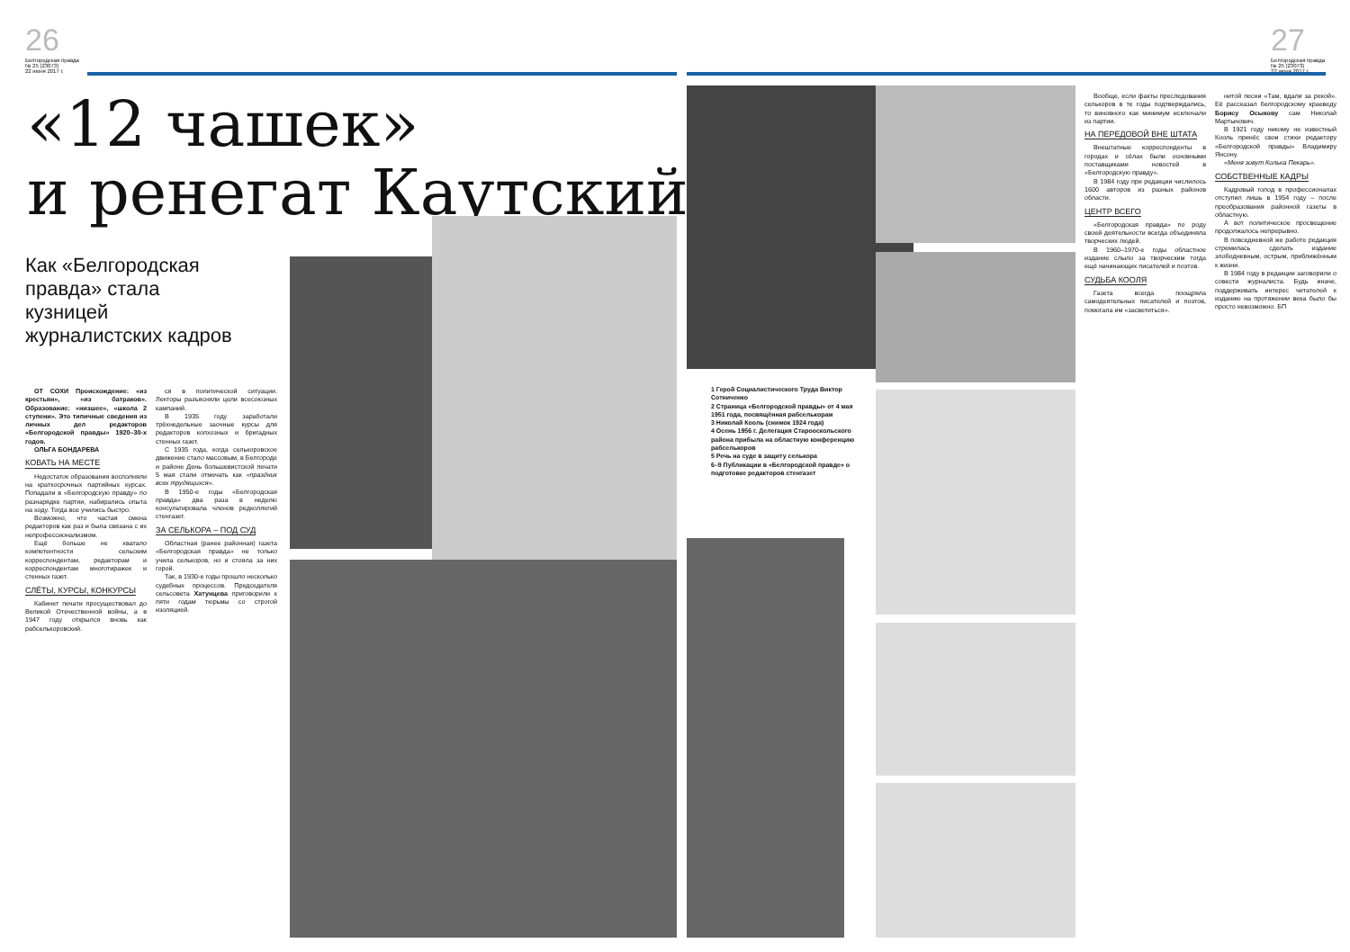26
Белгородская правда
№ 25 (23073)
22 июня 2017 г.
27
Белгородская правда
№ 25 (23073)
22 июня 2017 г.
«12 чашек»
и ренегат Каутский
Как «Белгородская правда» стала кузницей журналистских кадров
1 Герой Социалистического Труда Виктор Сотниченко
2 Страница «Белгородской правды» от 4 мая 1951 года, посвящённая рабселькорам
3 Николай Кооль (снимок 1924 года)
4 Осень 1956 г. Делегация Старооскольского района прибыла на областную конференцию рабселькоров
5 Речь на суде в защиту селькора
6–9 Публикации в «Белгородской правде» о подготовке редакторов стенгазет
ОТ СОХИ Происхождение: «из крестьян», «из батраков». Образование: «низшее», «школа 2 ступени». Это типичные сведения из личных дел редакторов «Белгородской правды» 1920–30-х годов.
ОЛЬГА БОНДАРЕВА
КОВАТЬ НА МЕСТЕ
Недостаток образования восполняли на краткосрочных партийных курсах. Попадали в «Белгородскую правду» по разнарядке партии, набирались опыта на ходу. Тогда все учились быстро.
Возможно, что частая смена редакторов как раз и была связана с их непрофессионализмом.
Ещё больше не хватало компетентности сельским корреспондентам, редакторам и корреспондентам многотиражек и стенных газет.
СЛЁТЫ, КУРСЫ, КОНКУРСЫ
Кабинет печати просуществовал до Великой Отечественной войны, а в 1947 году открылся вновь как рабселькоровский.
ся в политической ситуации. Лекторы разъясняли цели всесоюзных кампаний.
В 1935 году заработали трёхнедельные заочные курсы для редакторов колхозных и бригадных стенных газет.
С 1935 года, когда селькоровское движение стало массовым, в Белгороде и районе День большевистской печати 5 мая стали отмечать как «праздник всех трудящихся».
В 1950-е годы «Белгородская правда» два раза в неделю консультировала членов редколлегий стенгазет.
ЗА СЕЛЬКОРА – ПОД СУД
Областная (ранее районная) газета «Белгородская правда» не только учила селькоров, но и стояла за них горой.
Так, в 1930-е годы прошло несколько судебных процессов. Председателя сельсовета Хатунцева приговорили к пяти годам тюрьмы со строгой изоляцией.
Вообще, если факты преследования селькоров в те годы подтверждались, то виновного как минимум исключали из партии.
НА ПЕРЕДОВОЙ ВНЕ ШТАТА
Внештатные корреспонденты в городах и сёлах были основными поставщиками новостей в «Белгородскую правду».
В 1984 году при редакции числилось 1600 авторов из разных районов области.
ЦЕНТР ВСЕГО
«Белгородская правда» по роду своей деятельности всегда объединяла творческих людей.
В 1960–1970-е годы областное издание слыло за творческим тогда ещё начинающих писателей и поэтов.
СУДЬБА КООЛЯ
Газета всегда поощряла самодеятельных писателей и поэтов, помогала им «засветиться».
нитой песни «Там, вдали за рекой». Её рассказал белгородскому краеведу Борису Осыкову сам Николай Мартынович.
В 1921 году никому не известный Кооль принёс свои стихи редактору «Белгородской правды» Владимиру Янсону.
«Меня зовут Колька Пекарь».
СОБСТВЕННЫЕ КАДРЫ
Кадровый голод в профессионалах отступил лишь в 1954 году – после преобразования районной газеты в областную.
А вот политическое просвещение продолжалось непрерывно.
В повседневной же работе редакция стремилась сделать издание злободневным, острым, приближённым к жизни.
В 1984 году в редакции заговорили о совести журналиста. Будь иначе, поддерживать интерес читателей к изданию на протяжении века было бы просто невозможно. БП